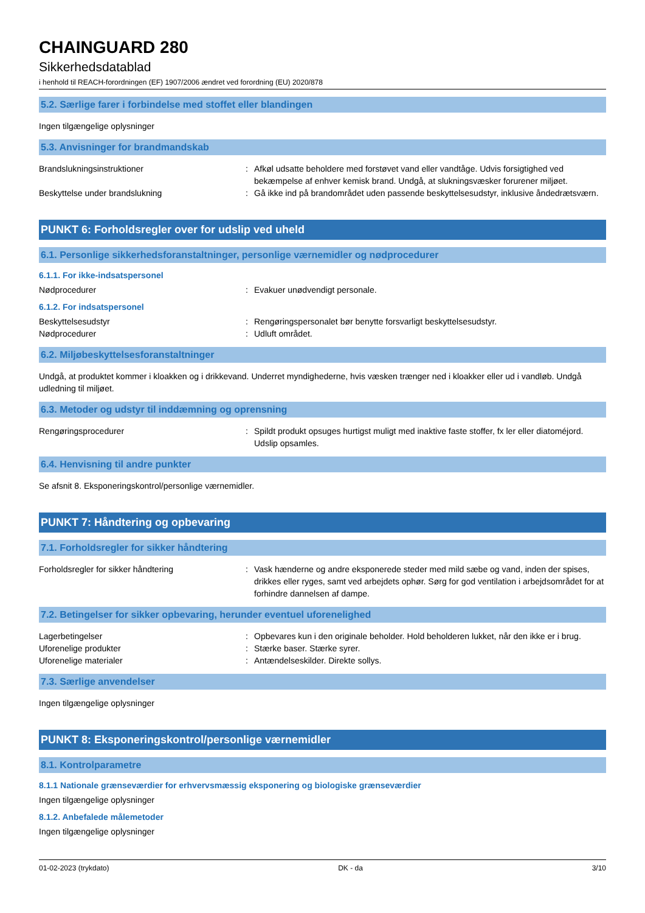CHAINGUARD 280
Sikkerhedsdatablad
i henhold til REACH-forordningen (EF) 1907/2006 ændret ved forordning (EU) 2020/878
5.2. Særlige farer i forbindelse med stoffet eller blandingen
Ingen tilgængelige oplysninger
5.3. Anvisninger for brandmandskab
Brandslukningsinstruktioner : Afkøl udsatte beholdere med forstøvet vand eller vandtåge. Udvis forsigtighed ved bekæmpelse af enhver kemisk brand. Undgå, at slukningsvæsker forurener miljøet.
Beskyttelse under brandslukning : Gå ikke ind på brandområdet uden passende beskyttelsesudstyr, inklusive åndedrætsværn.
PUNKT 6: Forholdsregler over for udslip ved uheld
6.1. Personlige sikkerhedsforanstaltninger, personlige værnemidler og nødprocedurer
6.1.1. For ikke-indsatspersonel
Nødprocedurer : Evakuer unødvendigt personale.
6.1.2. For indsatspersonel
Beskyttelsesudstyr : Rengøringspersonalet bør benytte forsvarligt beskyttelsesudstyr.
Nødprocedurer : Udluft området.
6.2. Miljøbeskyttelsesforanstaltninger
Undgå, at produktet kommer i kloakken og i drikkevand. Underret myndighederne, hvis væsken trænger ned i kloakker eller ud i vandløb. Undgå udledning til miljøet.
6.3. Metoder og udstyr til inddæmning og oprensning
Rengøringsprocedurer : Spildt produkt opsuges hurtigst muligt med inaktive faste stoffer, fx ler eller diatoméjord. Udslip opsamles.
6.4. Henvisning til andre punkter
Se afsnit 8. Eksponeringskontrol/personlige værnemidler.
PUNKT 7: Håndtering og opbevaring
7.1. Forholdsregler for sikker håndtering
Forholdsregler for sikker håndtering : Vask hænderne og andre eksponerede steder med mild sæbe og vand, inden der spises, drikkes eller ryges, samt ved arbejdets ophør. Sørg for god ventilation i arbejdsområdet for at forhindre dannelsen af dampe.
7.2. Betingelser for sikker opbevaring, herunder eventuel uforenelighed
Lagerbetingelser : Opbevares kun i den originale beholder. Hold beholderen lukket, når den ikke er i brug.
Uforenelige produkter : Stærke baser. Stærke syrer.
Uforenelige materialer : Antændelseskilder. Direkte sollys.
7.3. Særlige anvendelser
Ingen tilgængelige oplysninger
PUNKT 8: Eksponeringskontrol/personlige værnemidler
8.1. Kontrolparametre
8.1.1 Nationale grænseværdier for erhvervsmæssig eksponering og biologiske grænseværdier
Ingen tilgængelige oplysninger
8.1.2. Anbefalede målemetoder
Ingen tilgængelige oplysninger
01-02-2023 (trykdato) DK - da 3/10